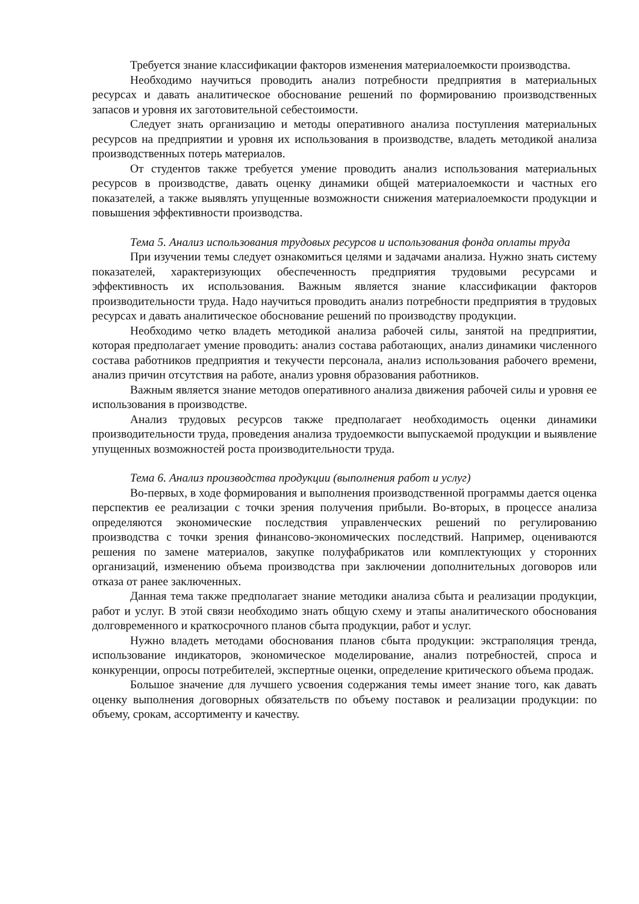Требуется знание классификации факторов изменения материалоемкости производства.
Необходимо научиться проводить анализ потребности предприятия в материальных ресурсах и давать аналитическое обоснование решений по формированию производственных запасов и уровня их заготовительной себестоимости.
Следует знать организацию и методы оперативного анализа поступления материальных ресурсов на предприятии и уровня их использования в производстве, владеть методикой анализа производственных потерь материалов.
От студентов также требуется умение проводить анализ использования материальных ресурсов в производстве, давать оценку динамики общей материалоемкости и частных его показателей, а также выявлять упущенные возможности снижения материалоемкости продукции и повышения эффективности производства.
Тема 5. Анализ использования трудовых ресурсов и использования фонда оплаты труда
При изучении темы следует ознакомиться целями и задачами анализа. Нужно знать систему показателей, характеризующих обеспеченность предприятия трудовыми ресурсами и эффективность их использования. Важным является знание классификации факторов производительности труда. Надо научиться проводить анализ потребности предприятия в трудовых ресурсах и давать аналитическое обоснование решений по производству продукции.
Необходимо четко владеть методикой анализа рабочей силы, занятой на предприятии, которая предполагает умение проводить: анализ состава работающих, анализ динамики численного состава работников предприятия и текучести персонала, анализ использования рабочего времени, анализ причин отсутствия на работе, анализ уровня образования работников.
Важным является знание методов оперативного анализа движения рабочей силы и уровня ее использования в производстве.
Анализ трудовых ресурсов также предполагает необходимость оценки динамики производительности труда, проведения анализа трудоемкости выпускаемой продукции и выявление упущенных возможностей роста производительности труда.
Тема 6. Анализ производства продукции (выполнения работ и услуг)
Во-первых, в ходе формирования и выполнения производственной программы дается оценка перспектив ее реализации с точки зрения получения прибыли. Во-вторых, в процессе анализа определяются экономические последствия управленческих решений по регулированию производства с точки зрения финансово-экономических последствий. Например, оцениваются решения по замене материалов, закупке полуфабрикатов или комплектующих у сторонних организаций, изменению объема производства при заключении дополнительных договоров или отказа от ранее заключенных.
Данная тема также предполагает знание методики анализа сбыта и реализации продукции, работ и услуг. В этой связи необходимо знать общую схему и этапы аналитического обоснования долговременного и краткосрочного планов сбыта продукции, работ и услуг.
Нужно владеть методами обоснования планов сбыта продукции: экстраполяция тренда, использование индикаторов, экономическое моделирование, анализ потребностей, спроса и конкуренции, опросы потребителей, экспертные оценки, определение критического объема продаж.
Большое значение для лучшего усвоения содержания темы имеет знание того, как давать оценку выполнения договорных обязательств по объему поставок и реализации продукции: по объему, срокам, ассортименту и качеству.